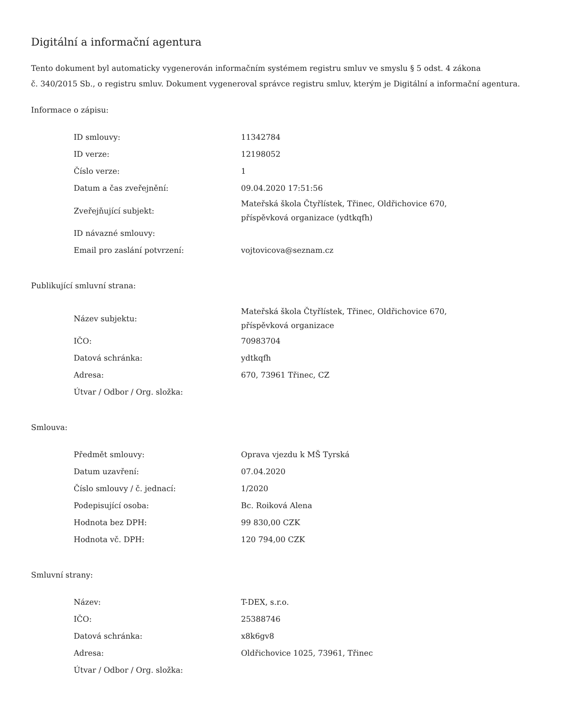Digitální a informační agentura
Tento dokument byl automaticky vygenerován informačním systémem registru smluv ve smyslu § 5 odst. 4 zákona
č. 340/2015 Sb., o registru smluv. Dokument vygeneroval správce registru smluv, kterým je Digitální a informační agentura.
Informace o zápisu:
| ID smlouvy: | 11342784 |
| ID verze: | 12198052 |
| Číslo verze: | 1 |
| Datum a čas zveřejnění: | 09.04.2020 17:51:56 |
| Zveřejňující subjekt: | Mateřská škola Čtyřlístek, Třinec, Oldřichovice 670, příspěvková organizace (ydtkqfh) |
| ID návazné smlouvy: | |
| Email pro zaslání potvrzení: | vojtovicova@seznam.cz |
Publikující smluvní strana:
| Název subjektu: | Mateřská škola Čtyřlístek, Třinec, Oldřichovice 670, příspěvková organizace |
| IČO: | 70983704 |
| Datová schránka: | ydtkqfh |
| Adresa: | 670, 73961 Třinec, CZ |
| Útvar / Odbor / Org. složka: | |
Smlouva:
| Předmět smlouvy: | Oprava vjezdu k MŠ Tyrská |
| Datum uzavření: | 07.04.2020 |
| Číslo smlouvy / č. jednací: | 1/2020 |
| Podepisující osoba: | Bc. Roiková Alena |
| Hodnota bez DPH: | 99 830,00 CZK |
| Hodnota vč. DPH: | 120 794,00 CZK |
Smluvní strany:
| Název: | T-DEX, s.r.o. |
| IČO: | 25388746 |
| Datová schránka: | x8k6gv8 |
| Adresa: | Oldřichovice 1025, 73961, Třinec |
| Útvar / Odbor / Org. složka: | |